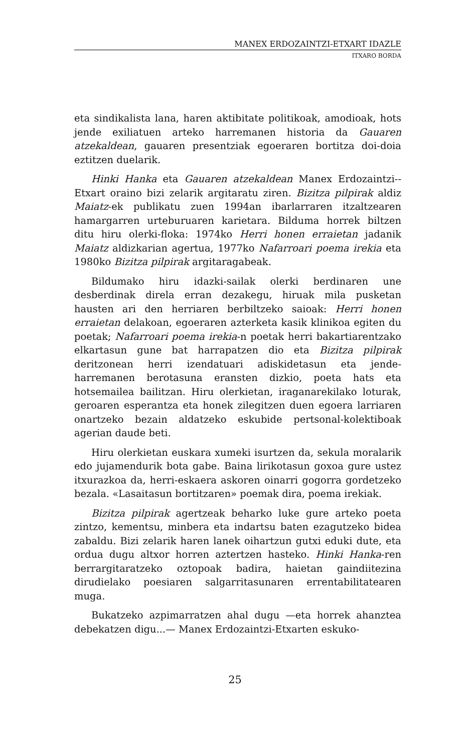MANEX ERDOZAINTZI-ETXART IDAZLE
ITXARO BORDA
eta sindikalista lana, haren aktibitate politikoak, amodioak, hots jende exiliatuen arteko harremanen historia da Gauaren atzekaldean, gauaren presentziak egoeraren bortitza doi-doia eztitzen duelarik.
Hinki Hanka eta Gauaren atzekaldean Manex Erdozaintzi--Etxart oraino bizi zelarik argitaratu ziren. Bizitza pilpirak aldiz Maiatz-ek publikatu zuen 1994an ibarlarraren itzaltzearen hamargarren urteburuaren karietara. Bilduma horrek biltzen ditu hiru olerki-floka: 1974ko Herri honen erraietan jadanik Maiatz aldizkarian agertua, 1977ko Nafarroari poema irekia eta 1980ko Bizitza pilpirak argitaragabeak.
Bildumako hiru idazki-sailak olerki berdinaren une desberdinak direla erran dezakegu, hiruak mila pusketan hausten ari den herriaren berbiltzeko saioak: Herri honen erraietan delakoan, egoeraren azterketa kasik klinikoa egiten du poetak; Nafarroari poema irekia-n poetak herri bakartiarentzako elkartasun gune bat harrapatzen dio eta Bizitza pilpirak deritzonean herri izendatuari adiskidetasun eta jende-harremanen berotasuna eransten dizkio, poeta hats eta hotsemailea bailitzan. Hiru olerkietan, iraganarekilako loturak, geroaren esperantza eta honek zilegitzen duen egoera larriaren onartzeko bezain aldatzeko eskubide pertsonal-kolektiboak agerian daude beti.
Hiru olerkietan euskara xumeki isurtzen da, sekula moralarik edo jujamendurik bota gabe. Baina lirikotasun goxoa gure ustez itxurazkoa da, herri-eskaera askoren oinarri gogorra gordetzeko bezala. «Lasaitasun bortitzaren» poemak dira, poema irekiak.
Bizitza pilpirak agertzeak beharko luke gure arteko poeta zintzo, kementsu, minbera eta indartsu baten ezagutzeko bidea zabaldu. Bizi zelarik haren lanek oihartzun gutxi eduki dute, eta ordua dugu altxor horren aztertzen hasteko. Hinki Hanka-ren berrargitaratzeko oztopoak badira, haietan gaindiitezina dirudielako poesiaren salgarritasunaren errentabilitatearen muga.
Bukatzeko azpimarratzen ahal dugu —eta horrek ahanztea debekatzen digu...— Manex Erdozaintzi-Etxarten eskuko-
25